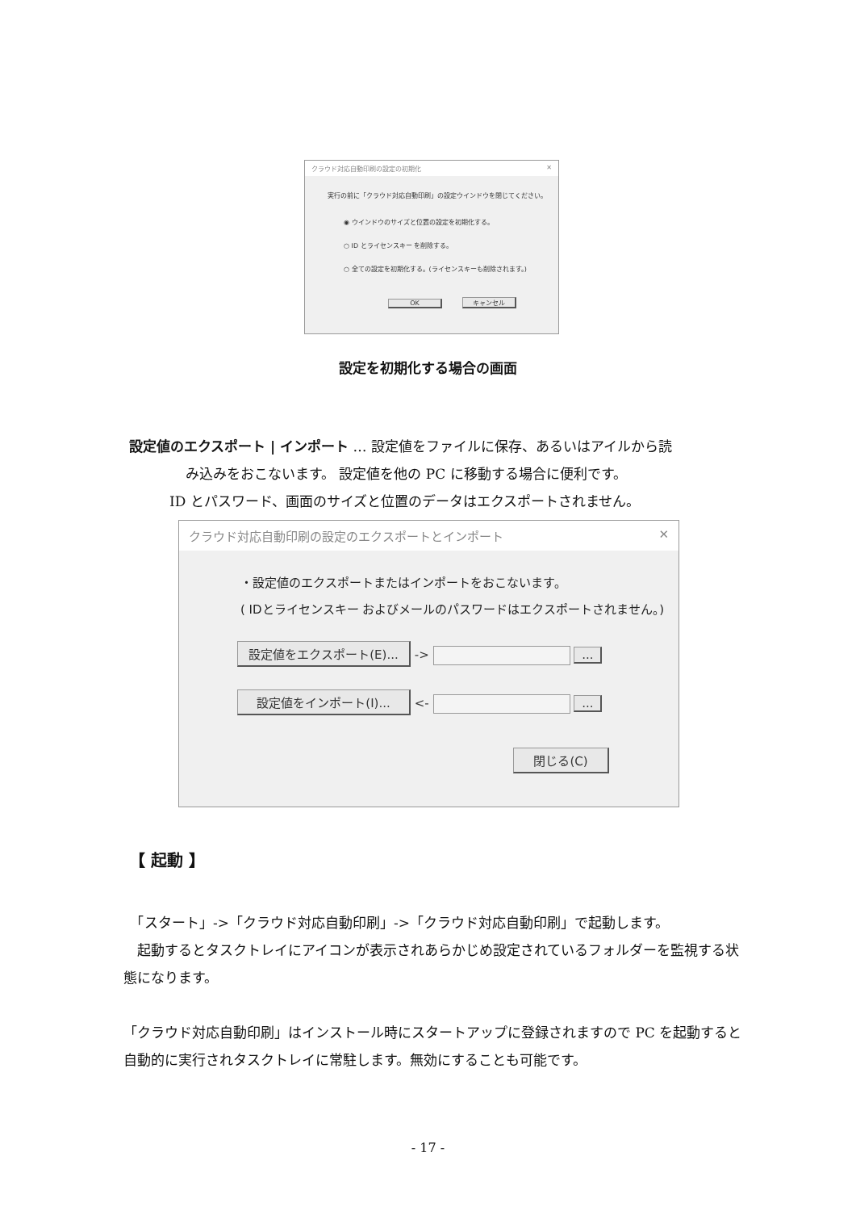クラウド対応自動印刷の設定の初期化 ✕
実行の前に「クラウド対応自動印刷」の設定ウインドウを閉じてください。
◉ ウインドウのサイズと位置の設定を初期化する。
○ ID とライセンスキー を削除する。
○ 全ての設定を初期化する。(ライセンスキーも削除されます。)
OK キャンセル
設定を初期化する場合の画面
設定値のエクスポート | インポート … 設定値をファイルに保存、あるいはアイルから読
み込みをおこないます。 設定値を他の PC に移動する場合に便利です。
ID とパスワード、画面のサイズと位置のデータはエクスポートされません。
クラウド対応自動印刷の設定のエクスポートとインポート ✕
・設定値のエクスポートまたはインポートをおこないます。
( IDとライセンスキー およびメールのパスワードはエクスポートされません。)
設定値をエクスポート(E)... -> ...
設定値をインポート(I)... <- ...
閉じる(C)
【 起動 】
　「スタート」->「クラウド対応自動印刷」->「クラウド対応自動印刷」で起動します。
　起動するとタスクトレイにアイコンが表示されあらかじめ設定されているフォルダーを監視する状態になります。
「クラウド対応自動印刷」はインストール時にスタートアップに登録されますので PC を起動すると自動的に実行されタスクトレイに常駐します。無効にすることも可能です。
- 17 -